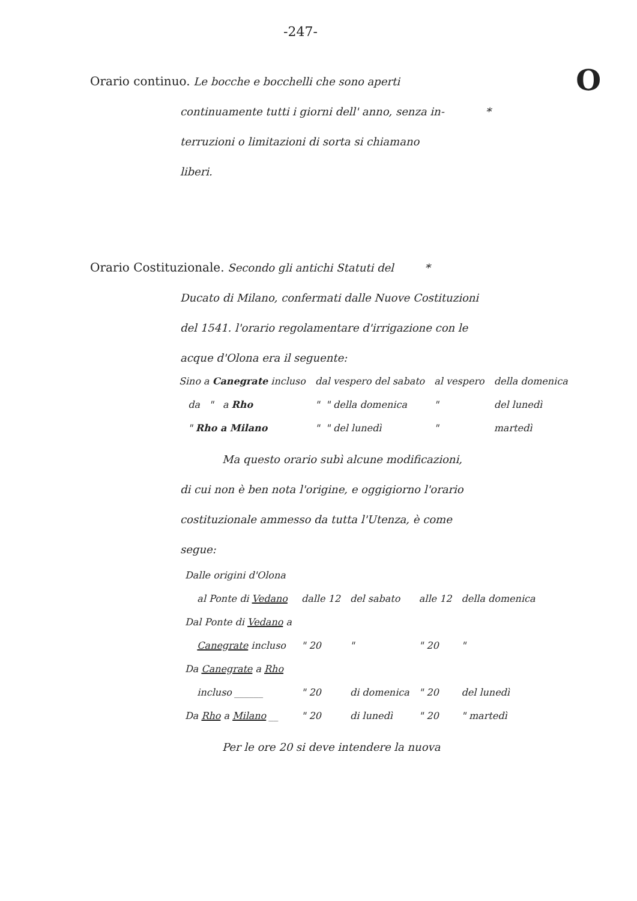-247-
O
Orario continuo. Le bocche e bocchelli che sono aperti
continuamente tutti i giorni dell' anno, senza in- *
terruzioni o limitazioni di sorta si chiamano
liberi.
Orario Costituzionale. Secondo gli antichi Statuti del *
Ducato di Milano, confermati dalle Nuove Costituzioni
del 1541. l'orario regolamentare d'irrigazione con le
acque d'Olona era il seguente:
| Sino a Canegrate incluso | dal vespero del sabato | al vespero | della domenica |
| da " a Rho | " " della domenica | " | del lunedì |
| " Rho a Milano | " " del lunedì | " | martedì |
Ma questo orario subì alcune modificazioni,
di cui non è ben nota l'origine, e oggigiorno l'orario
costituzionale ammesso da tutta l'Utenza, è come
segue:
| Dalle origini d'Olona | | | | |
| al Ponte di Vedano | dalle 12 | del sabato | alle 12 | della domenica |
| Dal Ponte di Vedano a | | | | |
| Canegrate incluso | " 20 | " | " 20 | " |
| Da Canegrate a Rho | | | | |
| incluso ______ | " 20 | di domenica | " 20 | del lunedì |
| Da Rho a Milano __ | " 20 | di lunedì | " 20 | " martedì |
Per le ore 20 si deve intendere la nuova